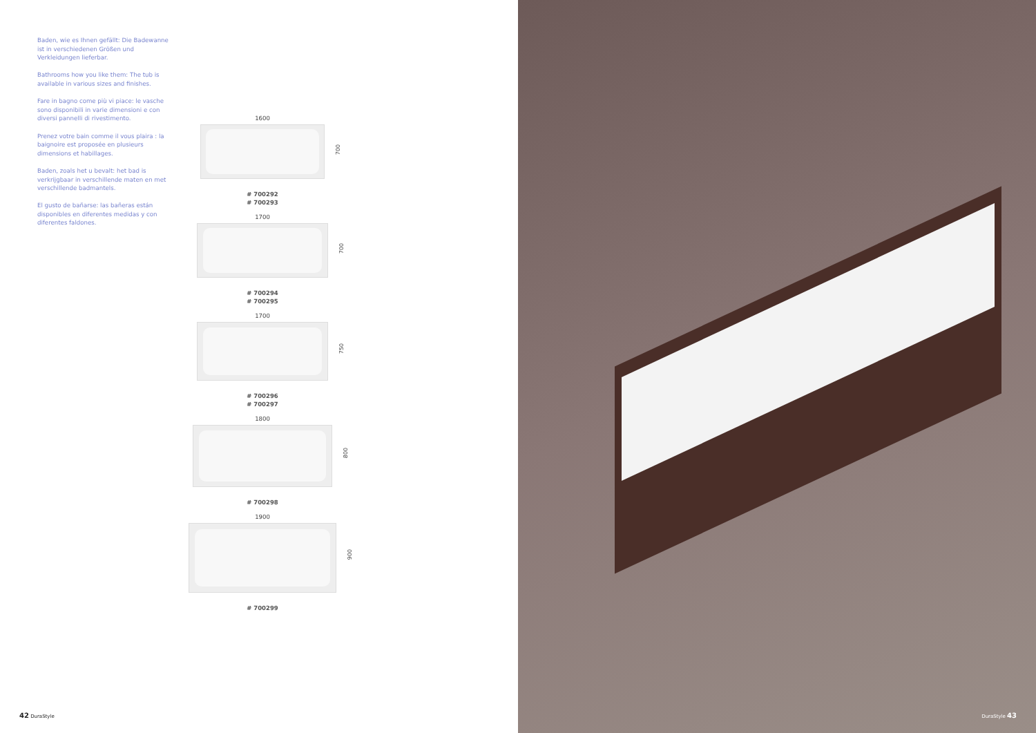Baden, wie es Ihnen gefällt: Die Bade­wanne ist in verschiedenen Größen und Verkleidungen lieferbar.
Bathrooms how you like them: The tub is available in various sizes and finishes.
Fare in bagno come più vi piace: le vasche sono disponibili in varie dimensioni e con diversi pannelli di rivestimento.
Prenez votre bain comme il vous plaira : la baignoire est proposée en plusieurs dimensions et habillages.
Baden, zoals het u bevalt: het bad is verkrijgbaar in verschillende maten en met verschillende badmantels.
El gusto de bañarse: las bañeras están disponibles en diferentes medidas y con diferentes faldones.
1600
700
# 700292
# 700293
1700
700
# 700294
# 700295
1700
750
# 700296
# 700297
1800
800
# 700298
1900
900
# 700299
42 DuraStyle
DuraStyle 43